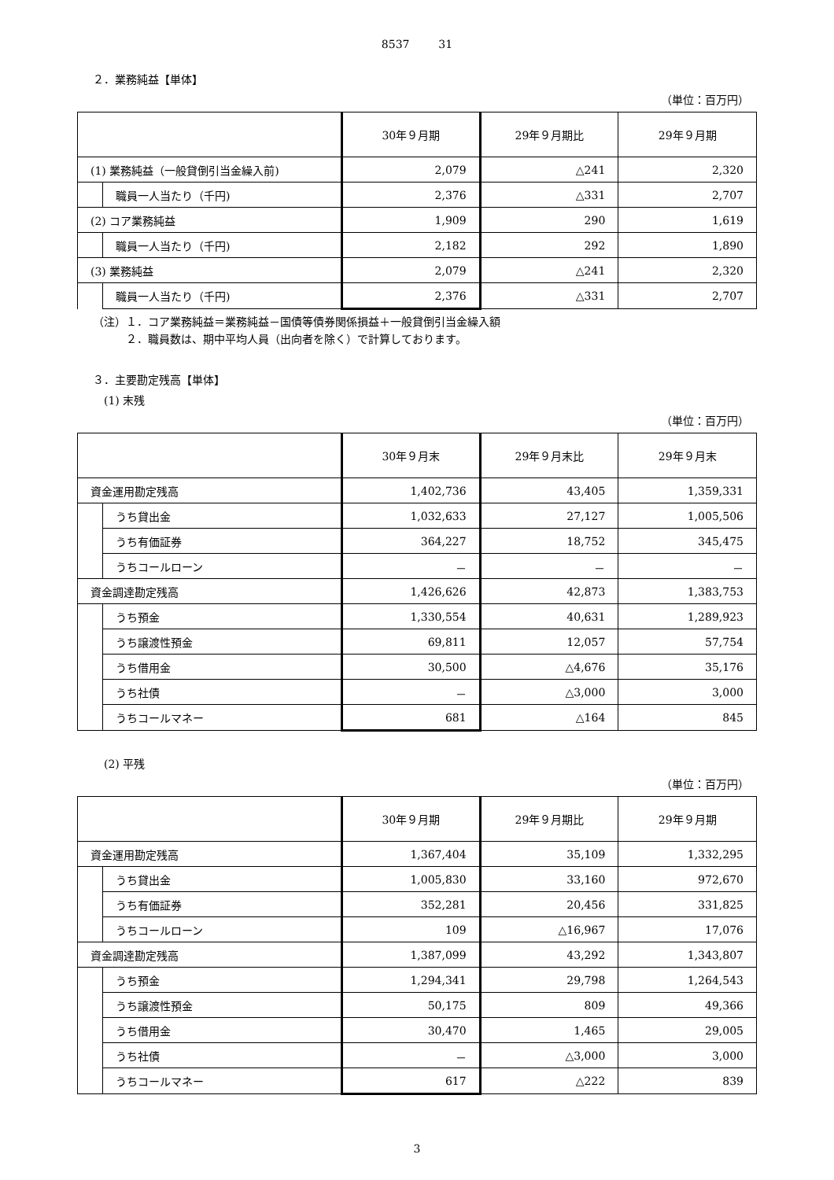8537 　　 31
２．業務純益【単体】
（単位：百万円）
| | | 30年９月期 | 29年９月期比 | 29年９月期 |
| --- | --- | --- | --- | --- |
| (1) 業務純益（一般貸倒引当金繰入前) | | 2,079 | △241 | 2,320 |
| | 職員一人当たり（千円) | 2,376 | △331 | 2,707 |
| (2) コア業務純益 | | 1,909 | 290 | 1,619 |
| | 職員一人当たり（千円) | 2,182 | 292 | 1,890 |
| (3) 業務純益 | | 2,079 | △241 | 2,320 |
| | 職員一人当たり（千円) | 2,376 | △331 | 2,707 |
（注）１．コア業務純益＝業務純益－国債等債券関係損益＋一般貸倒引当金繰入額
　　　２．職員数は、期中平均人員（出向者を除く）で計算しております。
３．主要勘定残高【単体】
　(1) 末残
（単位：百万円）
| | | 30年９月末 | 29年９月末比 | 29年９月末 |
| --- | --- | --- | --- | --- |
| 資金運用勘定残高 | | 1,402,736 | 43,405 | 1,359,331 |
| | うち貸出金 | 1,032,633 | 27,127 | 1,005,506 |
| | うち有価証券 | 364,227 | 18,752 | 345,475 |
| | うちコールローン | － | － | － |
| 資金調達勘定残高 | | 1,426,626 | 42,873 | 1,383,753 |
| | うち預金 | 1,330,554 | 40,631 | 1,289,923 |
| | うち譲渡性預金 | 69,811 | 12,057 | 57,754 |
| | うち借用金 | 30,500 | △4,676 | 35,176 |
| | うち社債 | － | △3,000 | 3,000 |
| | うちコールマネー | 681 | △164 | 845 |
　(2) 平残
（単位：百万円）
| | | 30年９月期 | 29年９月期比 | 29年９月期 |
| --- | --- | --- | --- | --- |
| 資金運用勘定残高 | | 1,367,404 | 35,109 | 1,332,295 |
| | うち貸出金 | 1,005,830 | 33,160 | 972,670 |
| | うち有価証券 | 352,281 | 20,456 | 331,825 |
| | うちコールローン | 109 | △16,967 | 17,076 |
| 資金調達勘定残高 | | 1,387,099 | 43,292 | 1,343,807 |
| | うち預金 | 1,294,341 | 29,798 | 1,264,543 |
| | うち譲渡性預金 | 50,175 | 809 | 49,366 |
| | うち借用金 | 30,470 | 1,465 | 29,005 |
| | うち社債 | － | △3,000 | 3,000 |
| | うちコールマネー | 617 | △222 | 839 |
3